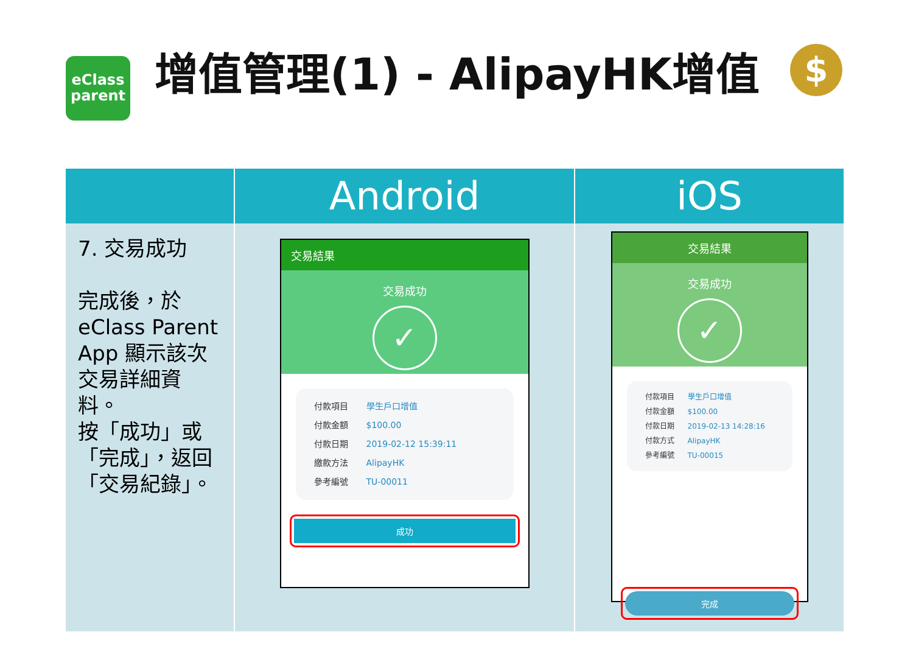eClass
parent
增值管理(1) - AlipayHK增值
$
| | Android | iOS |
| --- | --- | --- |
| 7. 交易成功 完成後，於 eClass Parent App 顯示該次交易詳細資料。 按「成功」或「完成」，返回「交易紀錄」。 | 交易結果 交易成功 ✓ 付款項目 學生戶口增值 付款金額 $100.00 付款日期 2019-02-12 15:39:11 繳款方法 AlipayHK 參考編號 TU-00011 成功 | 交易結果 交易成功 ✓ 付款項目 學生戶口增值 付款金額 $100.00 付款日期 2019-02-13 14:28:16 付款方式 AlipayHK 參考編號 TU-00015 完成 |